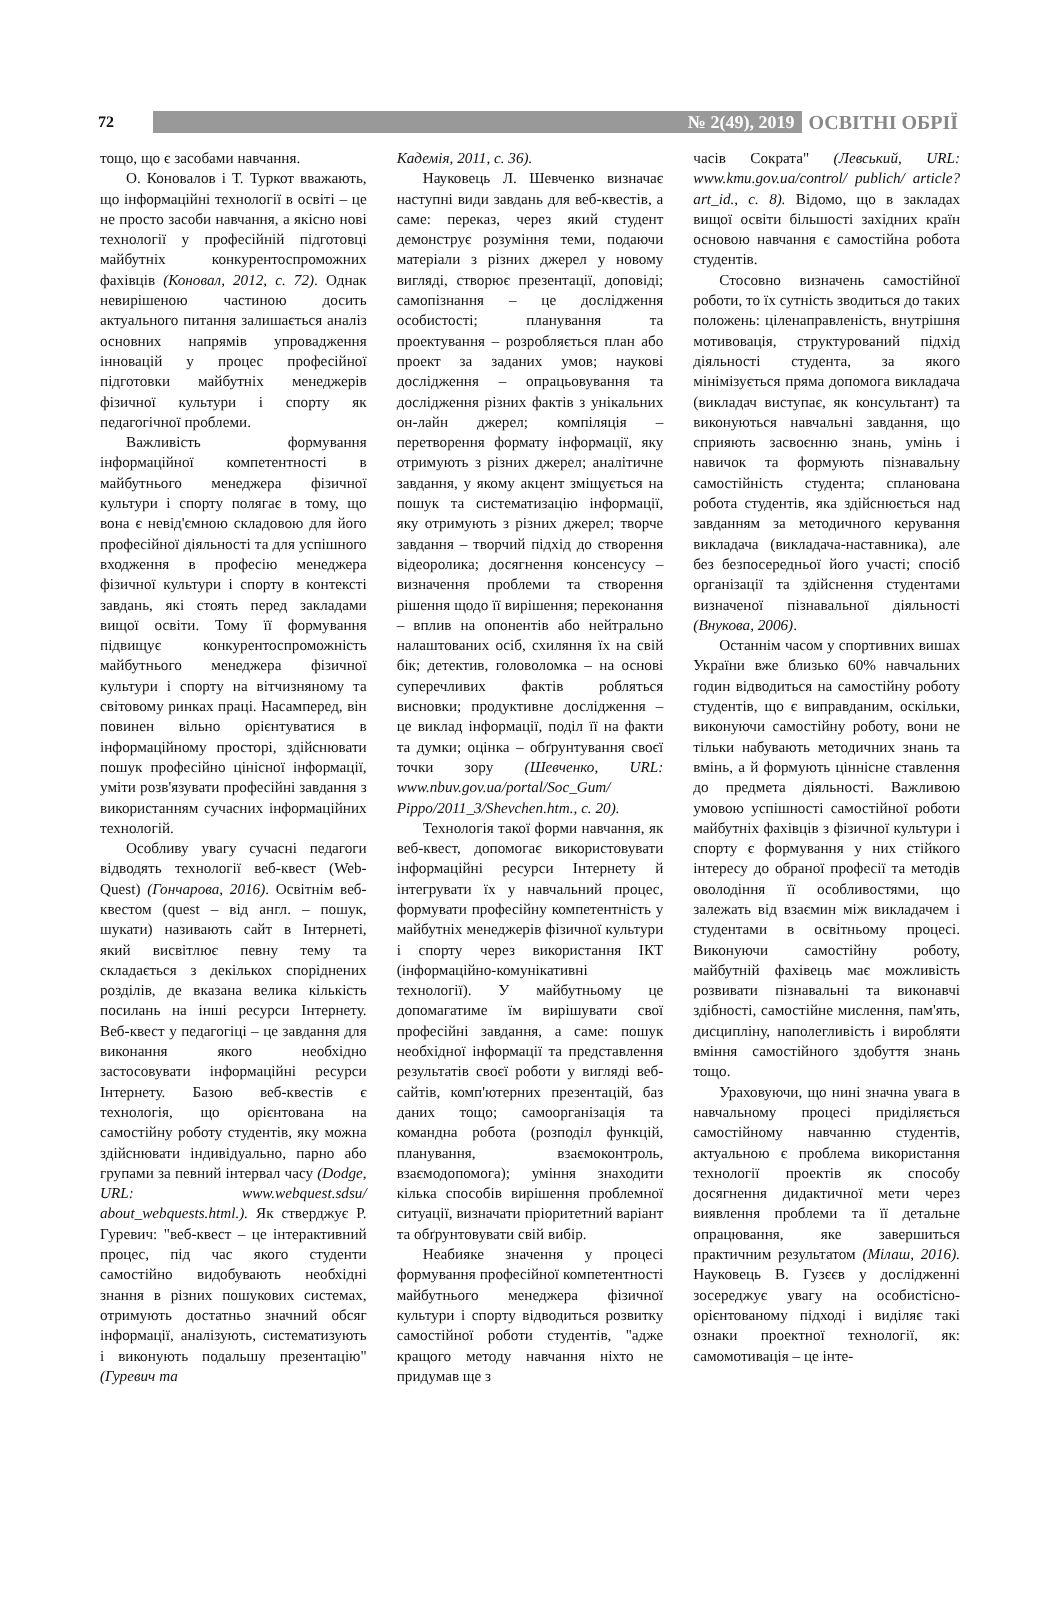72
№ 2(49), 2019
ОСВІТНІ ОБРІЇ
тощо, що є засобами навчання.
О. Коновалов і Т. Туркот вважають, що інформаційні технології в освіті – це не просто засоби навчання, а якісно нові технології у професійній підготовці майбутніх конкурентоспроможних фахівців (Коновал, 2012, с. 72). Однак невирішеною частиною досить актуального питання залишається аналіз основних напрямів упровадження інновацій у процес професійної підготовки майбутніх менеджерів фізичної культури і спорту як педагогічної проблеми.
Важливість формування інформаційної компетентності в майбутнього менеджера фізичної культури і спорту полягає в тому, що вона є невід'ємною складовою для його професійної діяльності та для успішного входження в професію менеджера фізичної культури і спорту в контексті завдань, які стоять перед закладами вищої освіти. Тому її формування підвищує конкурентоспроможність майбутнього менеджера фізичної культури і спорту на вітчизняному та світовому ринках праці. Насамперед, він повинен вільно орієнтуватися в інформаційному просторі, здійснювати пошук професійно цінісної інформації, уміти розв'язувати професійні завдання з використанням сучасних інформаційних технологій.
Особливу увагу сучасні педагоги відводять технології веб-квест (Web-Quest) (Гончарова, 2016). Освітнім веб-квестом (quest – від англ. – пошук, шукати) називають сайт в Інтернеті, який висвітлює певну тему та складається з декількох споріднених розділів, де вказана велика кількість посилань на інші ресурси Інтернету. Веб-квест у педагогіці – це завдання для виконання якого необхідно застосовувати інформаційні ресурси Інтернету. Базою веб-квестів є технологія, що орієнтована на самостійну роботу студентів, яку можна здійснювати індивідуально, парно або групами за певний інтервал часу (Dodge, URL: www.webquest.sdsu/ about_webquests.html.). Як стверджує Р. Гуревич: "веб-квест – це інтерактивний процес, під час якого студенти самостійно видобувають необхідні знання в різних пошукових системах, отримують достатньо значний обсяг інформації, аналізують, систематизують і виконують подальшу презентацію" (Гуревич та
Кадемія, 2011, с. 36).
Науковець Л. Шевченко визначає наступні види завдань для веб-квестів, а саме: переказ, через який студент демонструє розуміння теми, подаючи матеріали з різних джерел у новому вигляді, створює презентації, доповіді; самопізнання – це дослідження особистості; планування та проектування – розробляється план або проект за заданих умов; наукові дослідження – опрацьовування та дослідження різних фактів з унікальних он-лайн джерел; компіляція – перетворення формату інформації, яку отримують з різних джерел; аналітичне завдання, у якому акцент зміщується на пошук та систематизацію інформації, яку отримують з різних джерел; творче завдання – творчий підхід до створення відеоролика; досягнення консенсусу – визначення проблеми та створення рішення щодо її вирішення; переконання – вплив на опонентів або нейтрально налаштованих осіб, схиляння їх на свій бік; детектив, головоломка – на основі суперечливих фактів робляться висновки; продуктивне дослідження – це виклад інформації, поділ її на факти та думки; оцінка – обґрунтування своєї точки зору (Шевченко, URL: www.nbuv.gov.ua/portal/Soc_Gum/ Pippo/2011_3/Shevchen.htm., с. 20).
Технологія такої форми навчання, як веб-квест, допомогає використовувати інформаційні ресурси Інтернету й інтегрувати їх у навчальний процес, формувати професійну компетентність у майбутніх менеджерів фізичної культури і спорту через використання ІКТ (інформаційно-комунікативні технології). У майбутньому це допомагатиме їм вирішувати свої професійні завдання, а саме: пошук необхідної інформації та представлення результатів своєї роботи у вигляді веб-сайтів, комп'ютерних презентацій, баз даних тощо; самоорганізація та командна робота (розподіл функцій, планування, взаємоконтроль, взаємодопомога); уміння знаходити кілька способів вирішення проблемної ситуації, визначати пріоритетний варіант та обґрунтовувати свій вибір.
Неабияке значення у процесі формування професійної компетентності майбутнього менеджера фізичної культури і спорту відводиться розвитку самостійної роботи студентів, "адже кращого методу навчання ніхто не придумав ще з
часів Сократа" (Левський, URL: www.kmu.gov.ua/control/ publich/ article?art_id., с. 8). Відомо, що в закладах вищої освіти більшості західних країн основою навчання є самостійна робота студентів.
Стосовно визначень самостійної роботи, то їх сутність зводиться до таких положень: цiленаправленість, внутрішня мотивовація, структурований підхід діяльності студента, за якого мінімізується пряма допомога викладача (викладач виступає, як консультант) та виконуються навчальні завдання, що сприяють засвоєнню знань, умінь і навичок та формують пізнавальну самостійність студента; спланована робота студентів, яка здійснюється над завданням за методичного керування викладача (викладача-наставника), але без безпосередньої його участі; спосіб організації та здійснення студентами визначеної пізнавальної діяльності (Внукова, 2006).
Останнім часом у спортивних вишах України вже близько 60% навчальних годин відводиться на самостійну роботу студентів, що є виправданим, оскільки, виконуючи самостійну роботу, вони не тільки набувають методичних знань та вмінь, а й формують ціннісне ставлення до предмета діяльності. Важливою умовою успішності самостійної роботи майбутніх фахівців з фізичної культури і спорту є формування у них стійкого інтересу до обраної професії та методів оволодіння її особливостями, що залежать від взаємин між викладачем і студентами в освітньому процесі. Виконуючи самостійну роботу, майбутній фахівець має можливість розвивати пізнавальні та виконавчі здібності, самостійне мислення, пам'ять, дисципліну, наполегливість і виробляти вміння самостійного здобуття знань тощо.
Ураховуючи, що нині значна увага в навчальному процесі приділяється самостійному навчанню студентів, актуальною є проблема використання технології проектів як способу досягнення дидактичної мети через виявлення проблеми та її детальне опрацювання, яке завершиться практичним результатом (Мілаш, 2016). Науковець В. Гузєєв у дослідженні зосереджує увагу на особистісно-орієнтованому підході і виділяє такі ознаки проектної технології, як: самомотивація – це інте-